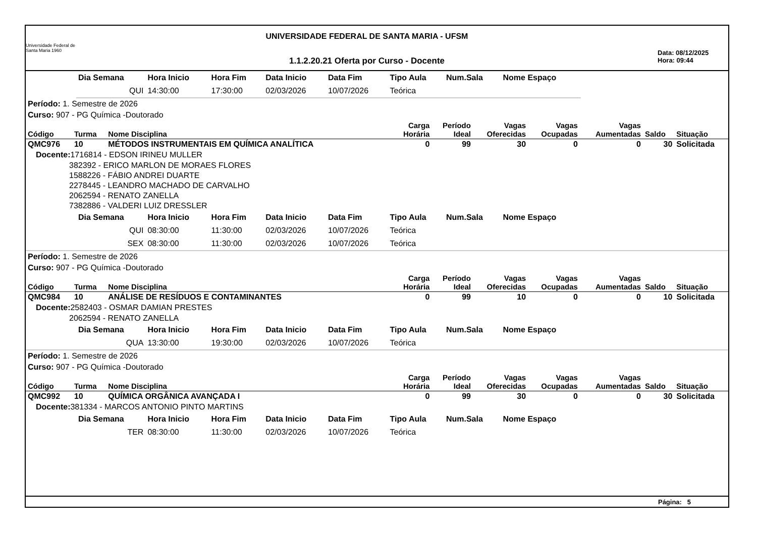Universidade Federal de Santa Maria 1960
UNIVERSIDADE FEDERAL DE SANTA MARIA - UFSM
1.1.2.20.21 Oferta por Curso - Docente
Data: 08/12/2025
Hora: 09:44
| Dia Semana | Hora Inicio | Hora Fim | Data Inicio | Data Fim | Tipo Aula | Num.Sala | Nome Espaço |
| --- | --- | --- | --- | --- | --- | --- | --- |
| QUI | 14:30:00 | 17:30:00 | 02/03/2026 | 10/07/2026 | Teórica | | |
Período: 1. Semestre de 2026
Curso: 907 - PG Química -Doutorado
| Código | Turma | Nome Disciplina | Carga Horária | Período Ideal | Vagas Oferecidas | Vagas Ocupadas | Vagas Aumentadas | Saldo | Situação |
| --- | --- | --- | --- | --- | --- | --- | --- | --- | --- |
| QMC976 | 10 | MÉTODOS INSTRUMENTAIS EM QUÍMICA ANALÍTICA | 0 | 99 | 30 | 0 | 0 | 30 | Solicitada |
Docente: 1716814 - EDSON IRINEU MULLER
382392 - ERICO MARLON DE MORAES FLORES
1588226 - FÁBIO ANDREI DUARTE
2278445 - LEANDRO MACHADO DE CARVALHO
2062594 - RENATO ZANELLA
7382886 - VALDERI LUIZ DRESSLER
| Dia Semana | Hora Inicio | Hora Fim | Data Inicio | Data Fim | Tipo Aula | Num.Sala | Nome Espaço |
| --- | --- | --- | --- | --- | --- | --- | --- |
| QUI | 08:30:00 | 11:30:00 | 02/03/2026 | 10/07/2026 | Teórica | | |
| SEX | 08:30:00 | 11:30:00 | 02/03/2026 | 10/07/2026 | Teórica | | |
Período: 1. Semestre de 2026
Curso: 907 - PG Química -Doutorado
| Código | Turma | Nome Disciplina | Carga Horária | Período Ideal | Vagas Oferecidas | Vagas Ocupadas | Vagas Aumentadas | Saldo | Situação |
| --- | --- | --- | --- | --- | --- | --- | --- | --- | --- |
| QMC984 | 10 | ANÁLISE DE RESÍDUOS E CONTAMINANTES | 0 | 99 | 10 | 0 | 0 | 10 | Solicitada |
Docente: 2582403 - OSMAR DAMIAN PRESTES
2062594 - RENATO ZANELLA
| Dia Semana | Hora Inicio | Hora Fim | Data Inicio | Data Fim | Tipo Aula | Num.Sala | Nome Espaço |
| --- | --- | --- | --- | --- | --- | --- | --- |
| QUA | 13:30:00 | 19:30:00 | 02/03/2026 | 10/07/2026 | Teórica | | |
Período: 1. Semestre de 2026
Curso: 907 - PG Química -Doutorado
| Código | Turma | Nome Disciplina | Carga Horária | Período Ideal | Vagas Oferecidas | Vagas Ocupadas | Vagas Aumentadas | Saldo | Situação |
| --- | --- | --- | --- | --- | --- | --- | --- | --- | --- |
| QMC992 | 10 | QUÍMICA ORGÂNICA AVANÇADA I | 0 | 99 | 30 | 0 | 0 | 30 | Solicitada |
Docente: 381334 - MARCOS ANTONIO PINTO MARTINS
| Dia Semana | Hora Inicio | Hora Fim | Data Inicio | Data Fim | Tipo Aula | Num.Sala | Nome Espaço |
| --- | --- | --- | --- | --- | --- | --- | --- |
| TER | 08:30:00 | 11:30:00 | 02/03/2026 | 10/07/2026 | Teórica | | |
Página: 5